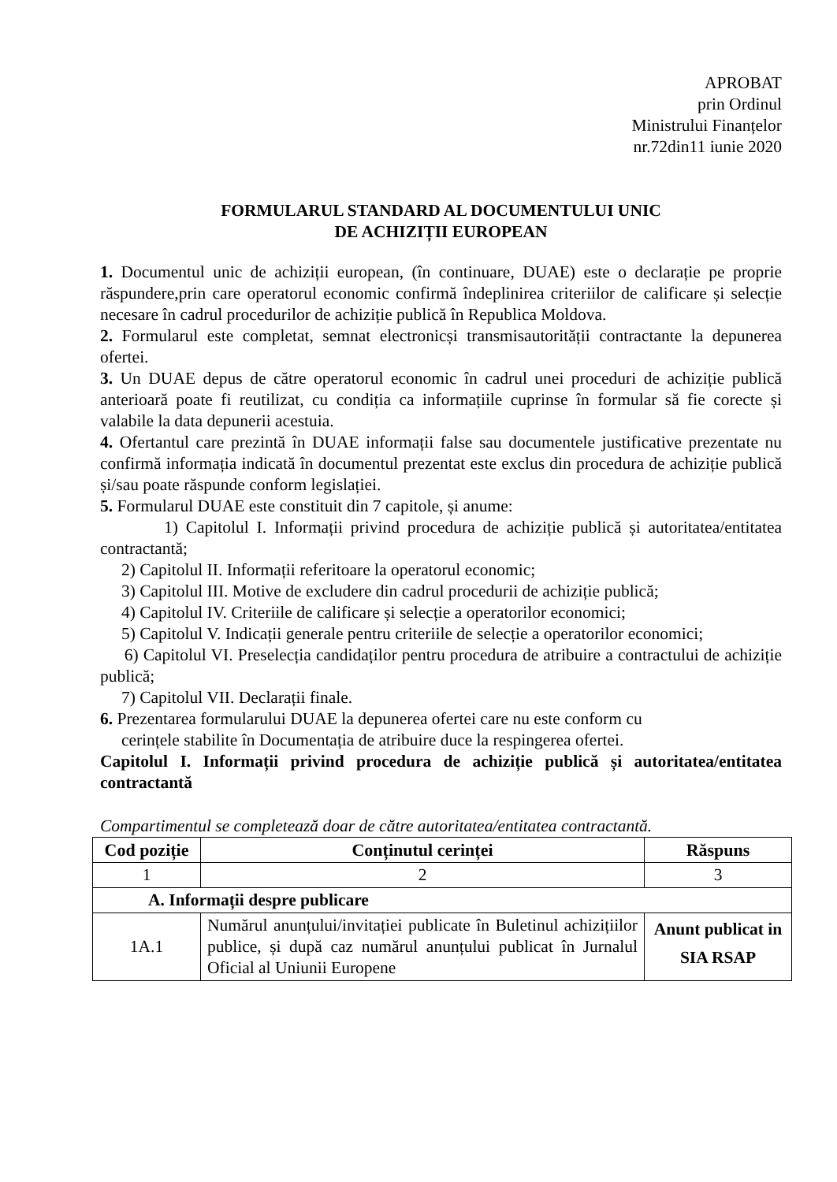APROBAT
prin Ordinul
Ministrului Finanțelor
nr.72din11 iunie 2020
FORMULARUL STANDARD AL DOCUMENTULUI UNIC
DE ACHIZIȚII EUROPEAN
1. Documentul unic de achiziții european, (în continuare, DUAE) este o declarație pe proprie răspundere,prin care operatorul economic confirmă îndeplinirea criteriilor de calificare și selecție necesare în cadrul procedurilor de achiziție publică în Republica Moldova.
2. Formularul este completat, semnat electronicși transmisautorității contractante la depunerea ofertei.
3. Un DUAE depus de către operatorul economic în cadrul unei proceduri de achiziție publică anterioară poate fi reutilizat, cu condiția ca informațiile cuprinse în formular să fie corecte și valabile la data depunerii acestuia.
4. Ofertantul care prezintă în DUAE informații false sau documentele justificative prezentate nu confirmă informația indicată în documentul prezentat este exclus din procedura de achiziție publică și/sau poate răspunde conform legislației.
5. Formularul DUAE este constituit din 7 capitole, și anume:
1) Capitolul I. Informații privind procedura de achiziție publică și autoritatea/entitatea contractantă;
2) Capitolul II. Informații referitoare la operatorul economic;
3) Capitolul III. Motive de excludere din cadrul procedurii de achiziție publică;
4) Capitolul IV. Criteriile de calificare și selecție a operatorilor economici;
5) Capitolul V. Indicații generale pentru criteriile de selecție a operatorilor economici;
6) Capitolul VI. Preselecția candidaților pentru procedura de atribuire a contractului de achiziție publică;
7) Capitolul VII. Declarații finale.
6. Prezentarea formularului DUAE la depunerea ofertei care nu este conform cu
cerințele stabilite în Documentația de atribuire duce la respingerea ofertei.
Capitolul I. Informații privind procedura de achiziție publică și autoritatea/entitatea contractantă
Compartimentul se completează doar de către autoritatea/entitatea contractantă.
| Cod poziție | Conținutul cerinței | Răspuns |
| --- | --- | --- |
| 1 | 2 | 3 |
| A. Informații despre publicare | | |
| 1A.1 | Numărul anunțului/invitației publicate în Buletinul achizițiilor publice, și după caz numărul anunțului publicat în Jurnalul Oficial al Uniunii Europene | Anunt publicat in SIA RSAP |